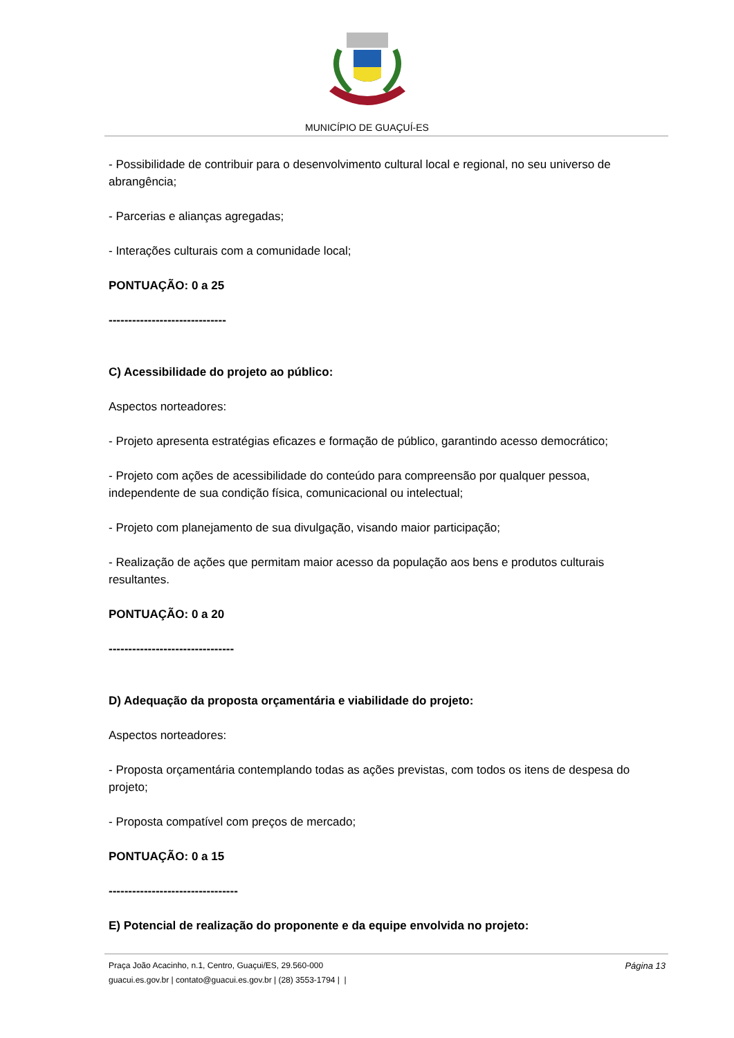MUNICÍPIO DE GUAÇUÍ-ES
- Possibilidade de contribuir para o desenvolvimento cultural local e regional, no seu universo de abrangência;
- Parcerias e alianças agregadas;
- Interações culturais com a comunidade local;
PONTUAÇÃO: 0 a 25
------------------------------
C) Acessibilidade do projeto ao público:
Aspectos norteadores:
- Projeto apresenta estratégias eficazes e formação de público, garantindo acesso democrático;
- Projeto com ações de acessibilidade do conteúdo para compreensão por qualquer pessoa, independente de sua condição física, comunicacional ou intelectual;
- Projeto com planejamento de sua divulgação, visando maior participação;
- Realização de ações que permitam maior acesso da população aos bens e produtos culturais resultantes.
PONTUAÇÃO: 0 a 20
--------------------------------
D) Adequação da proposta orçamentária e viabilidade do projeto:
Aspectos norteadores:
- Proposta orçamentária contemplando todas as ações previstas, com todos os itens de despesa do projeto;
- Proposta compatível com preços de mercado;
PONTUAÇÃO: 0 a 15
---------------------------------
E) Potencial de realização do proponente e da equipe envolvida no projeto:
Praça João Acacinho, n.1, Centro, Guaçui/ES, 29.560-000
guacui.es.gov.br | contato@guacui.es.gov.br | (28) 3553-1794 | |
Página 13